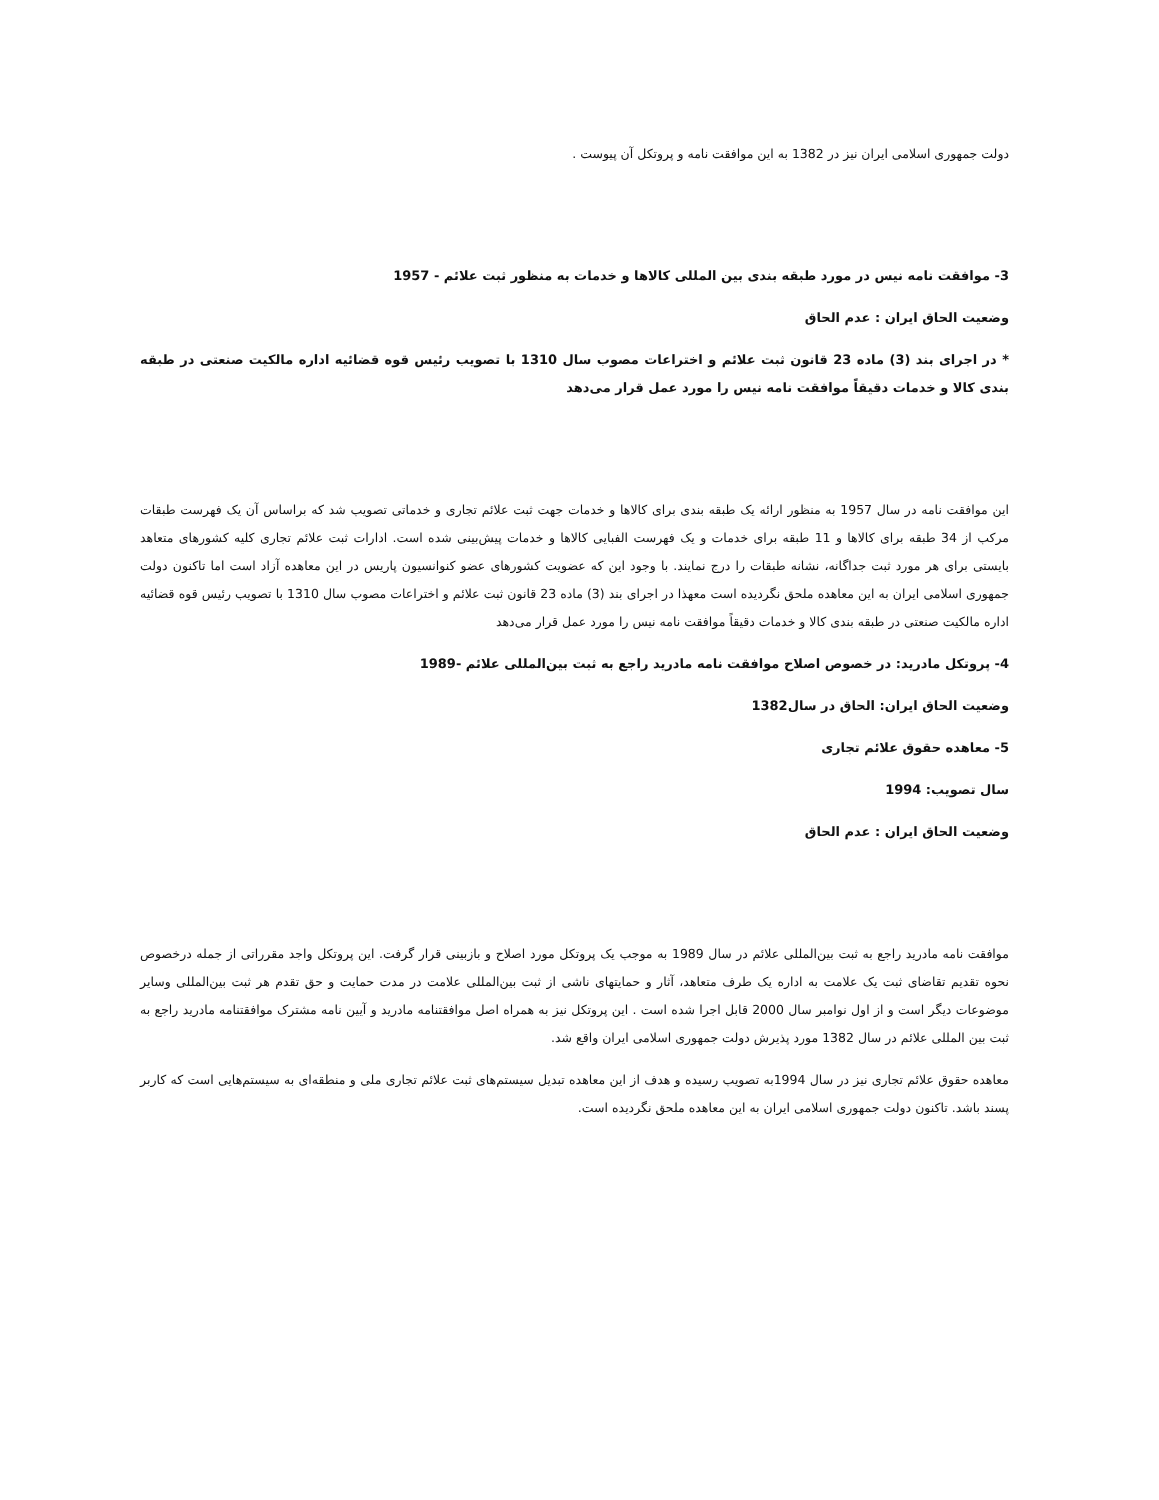دولت جمهوری اسلامی ایران نیز در 1382 به این موافقت نامه و پروتکل آن پیوست .
3- موافقت نامه نیس در مورد طبقه بندی بین المللی کالاها و خدمات به منظور ثبت علائم - 1957
وضعیت الحاق ایران : عدم الحاق
* در اجرای بند (3) ماده 23 قانون ثبت علائم و اختراعات مصوب سال 1310 با تصویب رئیس قوه قضائیه اداره مالکیت صنعتی در طبقه بندی کالا و خدمات دقیقاً موافقت نامه نیس را مورد عمل قرار می‌دهد
این موافقت نامه در سال 1957 به منظور ارائه یک طبقه بندی برای کالاها و خدمات جهت ثبت علائم تجاری و خدماتی تصویب شد که براساس آن یک فهرست طبقات مرکب از 34 طبقه برای کالاها و 11 طبقه برای خدمات و یک فهرست الفبایی کالاها و خدمات پیش‌بینی شده است. ادارات ثبت علائم تجاری کلیه کشورهای متعاهد بایستی برای هر مورد ثبت جداگانه، نشانه طبقات را درج نمایند. با وجود این که عضویت کشورهای عضو کنوانسیون پاریس در این معاهده آزاد است اما تاکنون دولت جمهوری اسلامی ایران به این معاهده ملحق نگردیده است معهذا در اجرای بند (3) ماده 23 قانون ثبت علائم و اختراعات مصوب سال 1310 با تصویب رئیس قوه قضائیه اداره مالکیت صنعتی در طبقه بندی کالا و خدمات دقیقاً موافقت نامه نیس را مورد عمل قرار می‌دهد
4- پروتکل مادرید: در خصوص اصلاح موافقت نامه مادرید راجع به ثبت بین‌المللی علائم -1989
وضعیت الحاق ایران: الحاق در سال1382
5- معاهده حقوق علائم تجاری
سال تصویب: 1994
وضعیت الحاق ایران : عدم الحاق
موافقت نامه مادرید راجع به ثبت بین‌المللی علائم در سال 1989 به موجب یک پروتکل مورد اصلاح و بازبینی قرار گرفت. این پروتکل واجد مقرراتی از جمله درخصوص نحوه تقدیم تقاضای ثبت یک علامت به اداره یک طرف متعاهد، آثار و حمایتهای ناشی از ثبت بین‌المللی علامت در مدت حمایت و حق تقدم هر ثبت بین‌المللی وسایر موضوعات دیگر است و از اول نوامبر سال 2000 قابل اجرا شده است . این پروتکل نیز به همراه اصل موافقتنامه مادرید و آیین نامه مشترک موافقتنامه مادرید راجع به ثبت بین المللی علائم در سال 1382 مورد پذیرش دولت جمهوری اسلامی ایران واقع شد.
معاهده حقوق علائم تجاری نیز در سال 1994به تصویب رسیده و هدف از این معاهده تبدیل سیستم‌های ثبت علائم تجاری ملی و منطقه‌ای به سیستم‌هایی است که کاربر پسند باشد. تاکنون دولت جمهوری اسلامی ایران به این معاهده ملحق نگردیده است.